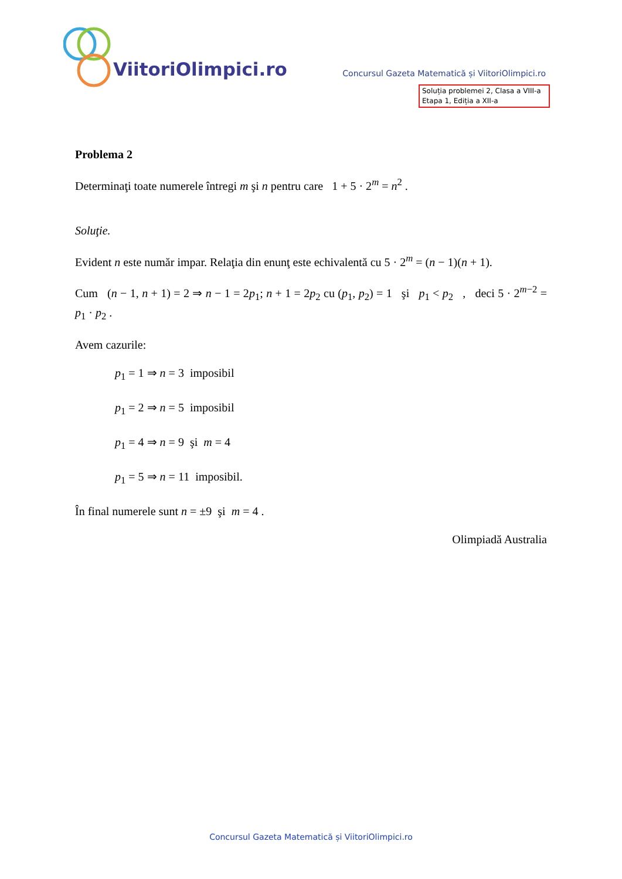ViitoriOlimpici.ro
Concursul Gazeta Matematică și ViitoriOlimpici.ro
Soluția problemei 2, Clasa a VIII-a
Etapa 1, Ediția a XII-a
Problema 2
Determinaţi toate numerele întregi m şi n pentru care 1 + 5 · 2<sup>m</sup> = n<sup>2</sup> .
Soluţie.
Evident n este număr impar. Relaţia din enunţ este echivalentă cu 5 · 2<sup>m</sup> = (n − 1)(n + 1).
Cum (n − 1, n + 1) = 2 ⇒ n − 1 = 2p<sub>1</sub>; n + 1 = 2p<sub>2</sub> cu (p<sub>1</sub>, p<sub>2</sub>) = 1 şi p<sub>1</sub> < p<sub>2</sub> , deci 5 · 2<sup>m−2</sup> = p<sub>1</sub> · p<sub>2</sub> .
Avem cazurile:
p<sub>1</sub> = 1 ⇒ n = 3 imposibil
p<sub>1</sub> = 2 ⇒ n = 5 imposibil
p<sub>1</sub> = 4 ⇒ n = 9 şi m = 4
p<sub>1</sub> = 5 ⇒ n = 11 imposibil.
În final numerele sunt n = ±9 şi m = 4 .
Olimpiadă Australia
Concursul Gazeta Matematică și ViitoriOlimpici.ro